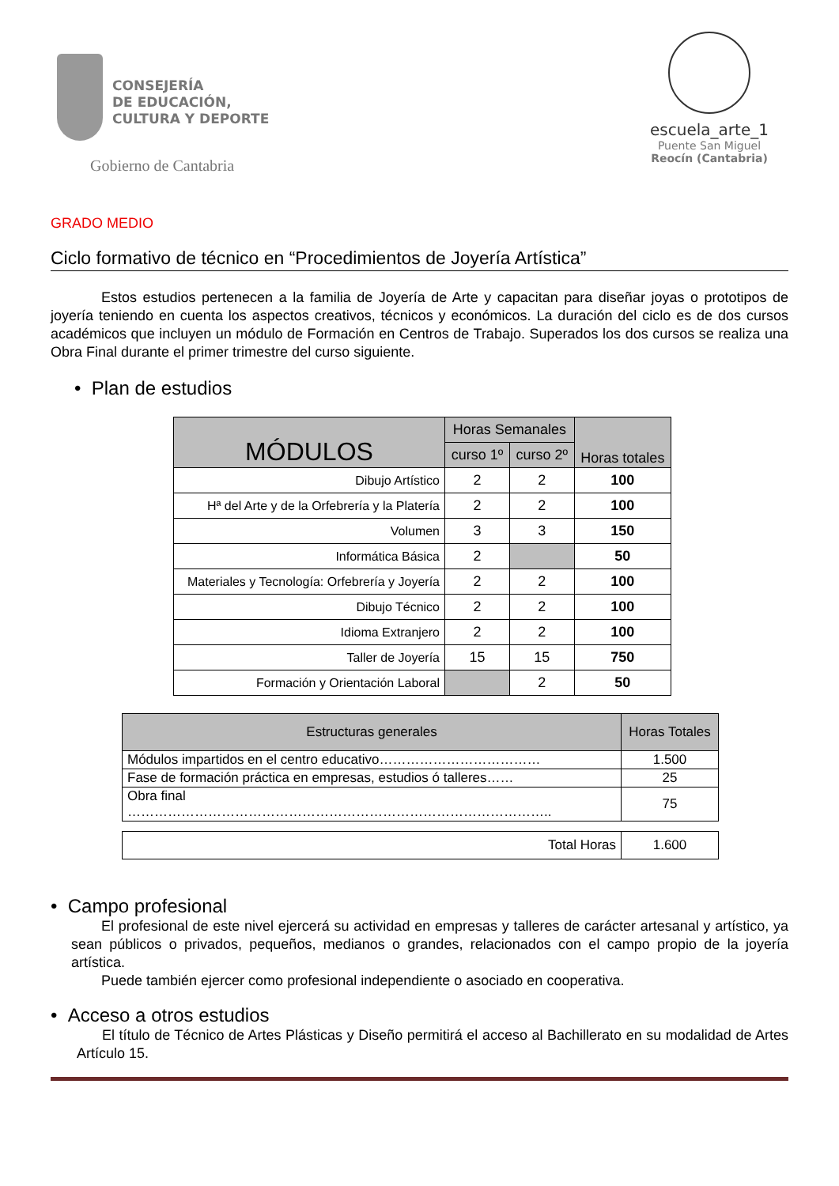CONSEJERÍA
DE EDUCACIÓN,
CULTURA Y DEPORTE
Gobierno de Cantabria
escuela_arte_1
Puente San Miguel
Reocín (Cantabria)
GRADO MEDIO
Ciclo formativo de técnico en “Procedimientos de Joyería Artística”
Estos estudios pertenecen a la familia de Joyería de Arte y capacitan para diseñar joyas o prototipos de joyería teniendo en cuenta los aspectos creativos, técnicos y económicos. La duración del ciclo es de dos cursos académicos que incluyen un módulo de Formación en Centros de Trabajo. Superados los dos cursos se realiza una Obra Final durante el primer trimestre del curso siguiente.
• Plan de estudios
| MÓDULOS | Horas Semanales | | Horas totales |
| | curso 1º | curso 2º | |
| Dibujo Artístico | 2 | 2 | 100 |
| Hª del Arte y de la Orfebrería y la Platería | 2 | 2 | 100 |
| Volumen | 3 | 3 | 150 |
| Informática Básica | 2 | | 50 |
| Materiales y Tecnología: Orfebrería y Joyería | 2 | 2 | 100 |
| Dibujo Técnico | 2 | 2 | 100 |
| Idioma Extranjero | 2 | 2 | 100 |
| Taller de Joyería | 15 | 15 | 750 |
| Formación y Orientación Laboral | | 2 | 50 |
| Estructuras generales | Horas Totales |
| Módulos impartidos en el centro educativo……………………………… | 1.500 |
| Fase de formación práctica en empresas, estudios ó talleres…… | 25 |
| Obra final ………………………………………………………………………………….. | 75 |
| Total Horas | 1.600 |
• Campo profesional
El profesional de este nivel ejercerá su actividad en empresas y talleres de carácter artesanal y artístico, ya sean públicos o privados, pequeños, medianos o grandes, relacionados con el campo propio de la joyería artística.
Puede también ejercer como profesional independiente o asociado en cooperativa.
• Acceso a otros estudios
El título de Técnico de Artes Plásticas y Diseño permitirá el acceso al Bachillerato en su modalidad de Artes Artículo 15.